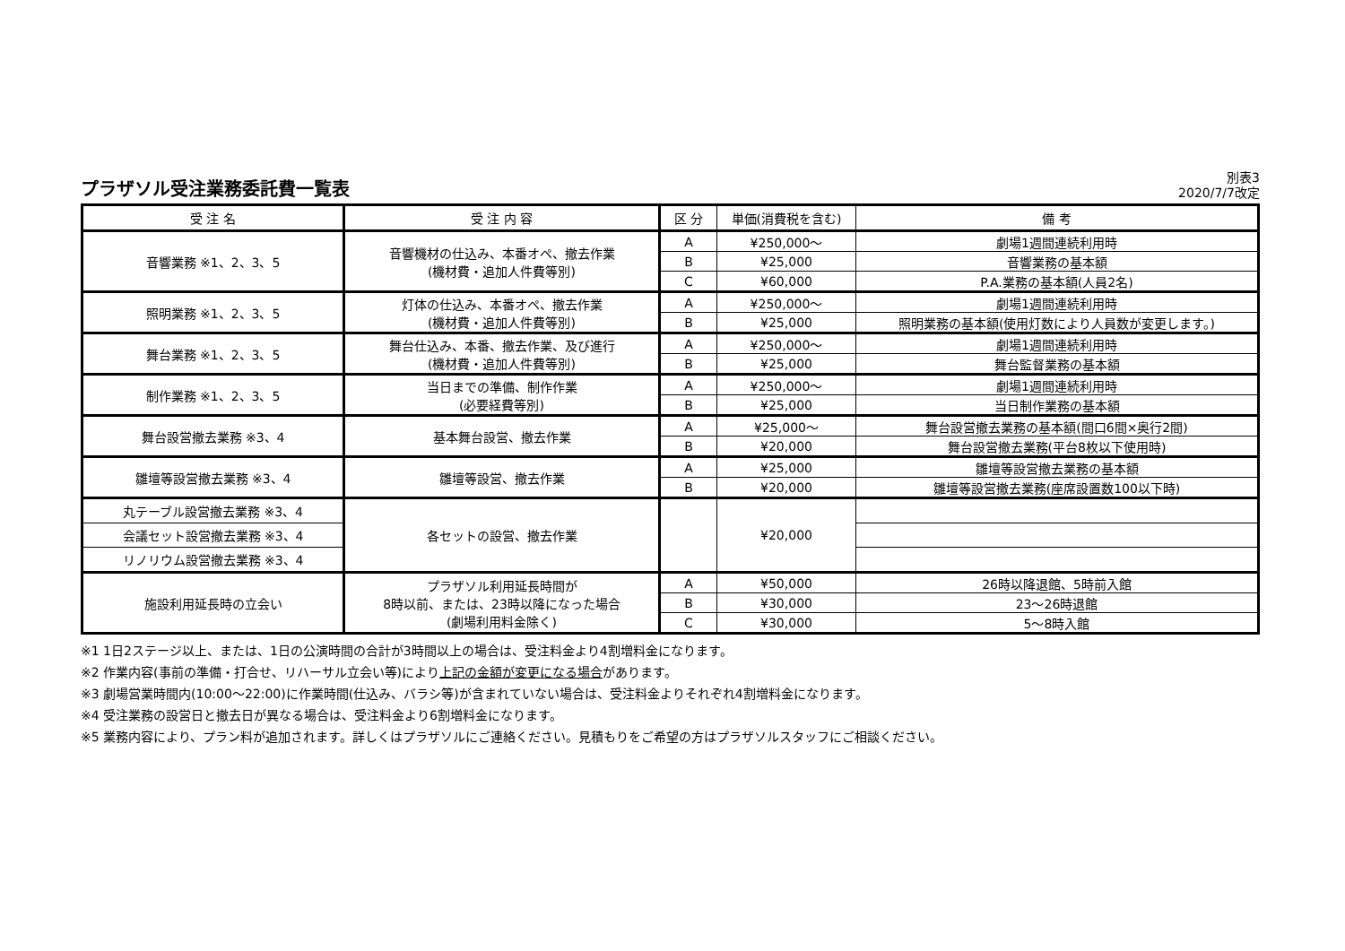プラザソル受注業務委託費一覧表
別表3
2020/7/7改定
| 受 注 名 | 受 注 内 容 | 区 分 | 単価(消費税を含む) | 備 考 |
| --- | --- | --- | --- | --- |
| 音響業務 ※1、2、3、5 | 音響機材の仕込み、本番オペ、撤去作業 (機材費・追加人件費等別) | A | ¥250,000～ | 劇場1週間連続利用時 |
| | | B | ¥25,000 | 音響業務の基本額 |
| | | C | ¥60,000 | P.A.業務の基本額(人員2名) |
| 照明業務 ※1、2、3、5 | 灯体の仕込み、本番オペ、撤去作業 (機材費・追加人件費等別) | A | ¥250,000～ | 劇場1週間連続利用時 |
| | | B | ¥25,000 | 照明業務の基本額(使用灯数により人員数が変更します。) |
| 舞台業務 ※1、2、3、5 | 舞台仕込み、本番、撤去作業、及び進行 (機材費・追加人件費等別) | A | ¥250,000～ | 劇場1週間連続利用時 |
| | | B | ¥25,000 | 舞台監督業務の基本額 |
| 制作業務 ※1、2、3、5 | 当日までの準備、制作作業 (必要経費等別) | A | ¥250,000～ | 劇場1週間連続利用時 |
| | | B | ¥25,000 | 当日制作業務の基本額 |
| 舞台設営撤去業務 ※3、4 | 基本舞台設営、撤去作業 | A | ¥25,000～ | 舞台設営撤去業務の基本額(間口6間×奥行2間) |
| | | B | ¥20,000 | 舞台設営撤去業務(平台8枚以下使用時) |
| 雛壇等設営撤去業務 ※3、4 | 雛壇等設営、撤去作業 | A | ¥25,000 | 雛壇等設営撤去業務の基本額 |
| | | B | ¥20,000 | 雛壇等設営撤去業務(座席設置数100以下時) |
| 丸テーブル設営撤去業務 ※3、4 | 各セットの設営、撤去作業 | | ¥20,000 | |
| 会議セット設営撤去業務 ※3、4 | | | | |
| リノリウム設営撤去業務 ※3、4 | | | | |
| 施設利用延長時の立会い | プラザソル利用延長時間が 8時以前、または、23時以降になった場合 (劇場利用料金除く) | A | ¥50,000 | 26時以降退館、5時前入館 |
| | | B | ¥30,000 | 23～26時退館 |
| | | C | ¥30,000 | 5～8時入館 |
※1 1日2ステージ以上、または、1日の公演時間の合計が3時間以上の場合は、受注料金より4割増料金になります。
※2 作業内容(事前の準備・打合せ、リハーサル立会い等)により上記の金額が変更になる場合があります。
※3 劇場営業時間内(10:00～22:00)に作業時間(仕込み、バラシ等)が含まれていない場合は、受注料金よりそれぞれ4割増料金になります。
※4 受注業務の設営日と撤去日が異なる場合は、受注料金より6割増料金になります。
※5 業務内容により、プラン料が追加されます。詳しくはプラザソルにご連絡ください。見積もりをご希望の方はプラザソルスタッフにご相談ください。